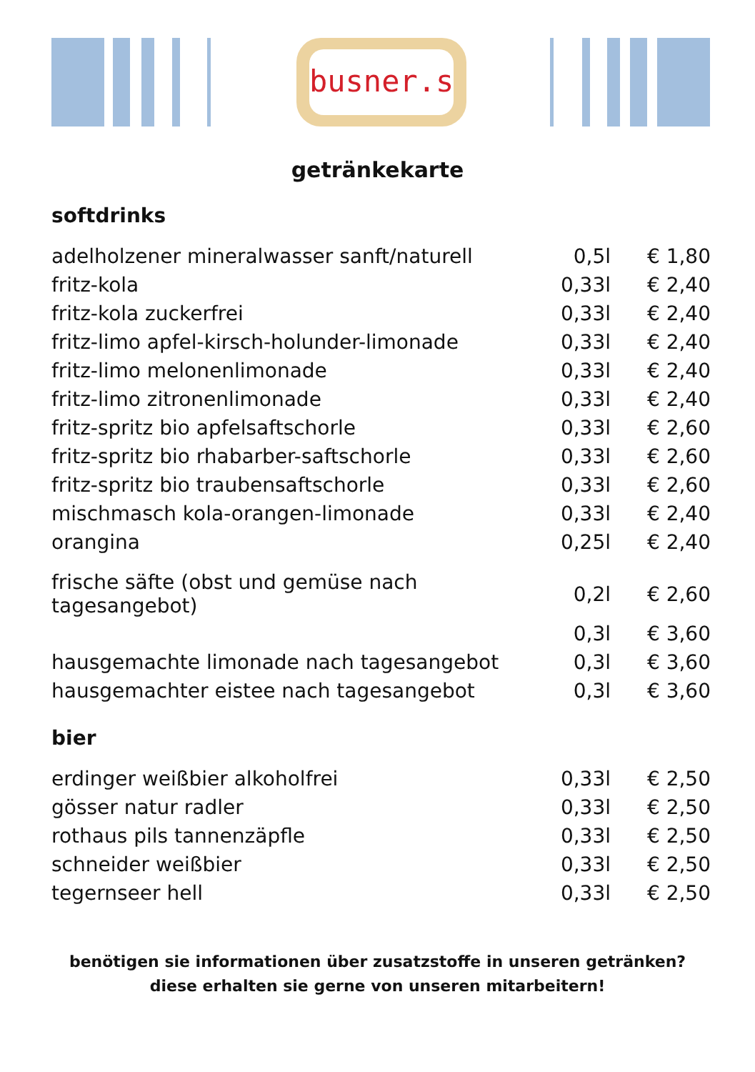busner.s
getränkekarte
softdrinks
| adelholzener mineralwasser sanft/naturell | 0,5l | € 1,80 |
| fritz-kola | 0,33l | € 2,40 |
| fritz-kola zuckerfrei | 0,33l | € 2,40 |
| fritz-limo apfel-kirsch-holunder-limonade | 0,33l | € 2,40 |
| fritz-limo melonenlimonade | 0,33l | € 2,40 |
| fritz-limo zitronenlimonade | 0,33l | € 2,40 |
| fritz-spritz bio apfelsaftschorle | 0,33l | € 2,60 |
| fritz-spritz bio rhabarber-saftschorle | 0,33l | € 2,60 |
| fritz-spritz bio traubensaftschorle | 0,33l | € 2,60 |
| mischmasch kola-orangen-limonade | 0,33l | € 2,40 |
| orangina | 0,25l | € 2,40 |
| frische säfte (obst und gemüse nach tagesangebot) | 0,2l | € 2,60 |
| | 0,3l | € 3,60 |
| hausgemachte limonade nach tagesangebot | 0,3l | € 3,60 |
| hausgemachter eistee nach tagesangebot | 0,3l | € 3,60 |
bier
| erdinger weißbier alkoholfrei | 0,33l | € 2,50 |
| gösser natur radler | 0,33l | € 2,50 |
| rothaus pils tannenzäpfle | 0,33l | € 2,50 |
| schneider weißbier | 0,33l | € 2,50 |
| tegernseer hell | 0,33l | € 2,50 |
benötigen sie informationen über zusatzstoffe in unseren getränken?
diese erhalten sie gerne von unseren mitarbeitern!